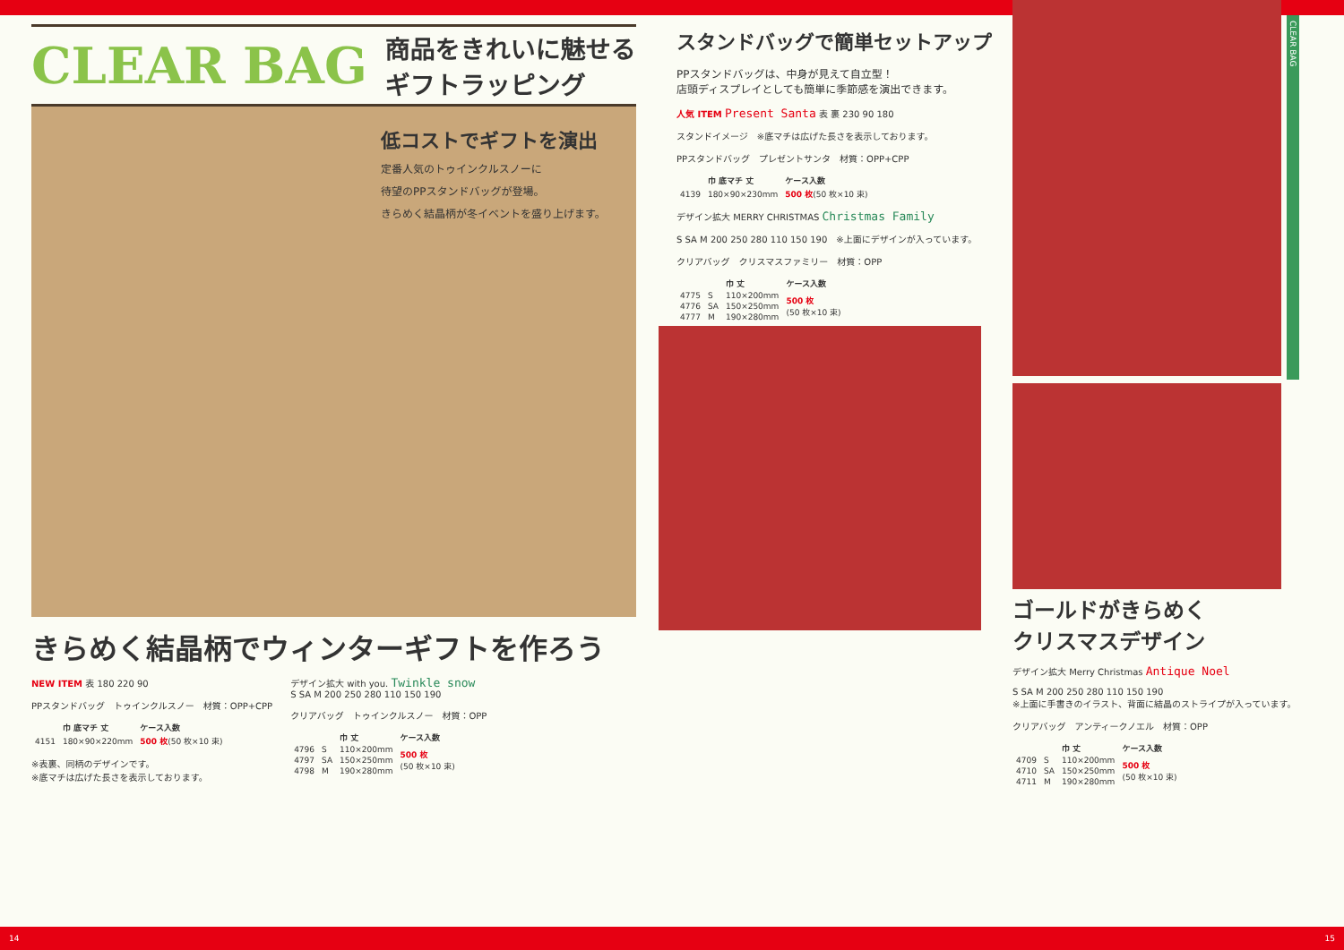CLEAR BAG
商品をきれいに魅せる
ギフトラッピング
低コストでギフトを演出
定番人気のトゥインクルスノーに
待望のPPスタンドバッグが登場。
きらめく結晶柄が冬イベントを盛り上げます。
きらめく結晶柄でウィンターギフトを作ろう
NEW ITEM 表 180 220 90
PPスタンドバッグ　トゥインクルスノー　材質：OPP+CPP
| | 巾 底マチ 丈 | ケース入数 |
| --- | --- | --- |
| 4151 | 180×90×220mm | 500 枚 (50 枚×10 束) |
※表裏、同柄のデザインです。
※底マチは広げた長さを表示しております。
デザイン拡大 with you. Twinkle snow
S SA M 200 250 280 110 150 190
クリアバッグ　トゥインクルスノー　材質：OPP
| | | 巾 丈 | ケース入数 |
| --- | --- | --- | --- |
| 4796 | S | 110×200mm | 500 枚 (50 枚×10 束) |
| 4797 | SA | 150×250mm | |
| 4798 | M | 190×280mm | |
スタンドバッグで簡単セットアップ
PPスタンドバッグは、中身が見えて自立型！
店頭ディスプレイとしても簡単に季節感を演出できます。
人気 ITEM Present Santa 表 裏 230 90 180
スタンドイメージ　※底マチは広げた長さを表示しております。
PPスタンドバッグ　プレゼントサンタ　材質：OPP+CPP
| | 巾 底マチ 丈 | ケース入数 |
| --- | --- | --- |
| 4139 | 180×90×230mm | 500 枚 (50 枚×10 束) |
デザイン拡大 MERRY CHRISTMAS Christmas Family
S SA M 200 250 280 110 150 190　※上面にデザインが入っています。
クリアバッグ　クリスマスファミリー　材質：OPP
| | | 巾 丈 | ケース入数 |
| --- | --- | --- | --- |
| 4775 | S | 110×200mm | 500 枚 (50 枚×10 束) |
| 4776 | SA | 150×250mm | |
| 4777 | M | 190×280mm | |
CLEAR BAG
ゴールドがきらめく
クリスマスデザイン
デザイン拡大 Merry Christmas Antique Noel
S SA M 200 250 280 110 150 190
※上面に手書きのイラスト、背面に結晶のストライプが入っています。
クリアバッグ　アンティークノエル　材質：OPP
| | | 巾 丈 | ケース入数 |
| --- | --- | --- | --- |
| 4709 | S | 110×200mm | 500 枚 (50 枚×10 束) |
| 4710 | SA | 150×250mm | |
| 4711 | M | 190×280mm | |
14 15